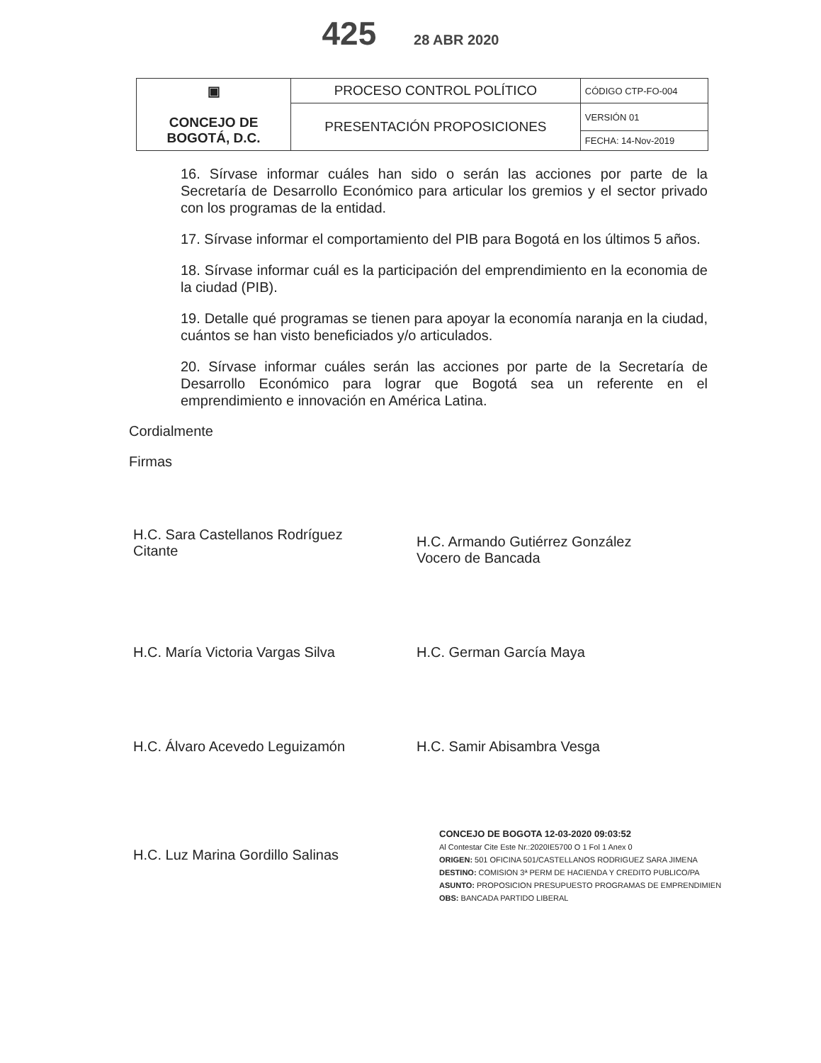425 28 ABR 2020
| ▣ CONCEJO DE BOGOTÁ, D.C. | PROCESO CONTROL POLÍTICO | CÓDIGO CTP-FO-004 |
| | PRESENTACIÓN PROPOSICIONES | VERSIÓN 01 |
| | | FECHA: 14-Nov-2019 |
16. Sírvase informar cuáles han sido o serán las acciones por parte de la Secretaría de Desarrollo Económico para articular los gremios y el sector privado con los programas de la entidad.
17. Sírvase informar el comportamiento del PIB para Bogotá en los últimos 5 años.
18. Sírvase informar cuál es la participación del emprendimiento en la economia de la ciudad (PIB).
19. Detalle qué programas se tienen para apoyar la economía naranja en la ciudad, cuántos se han visto beneficiados y/o articulados.
20. Sírvase informar cuáles serán las acciones por parte de la Secretaría de Desarrollo Económico para lograr que Bogotá sea un referente en el emprendimiento e innovación en América Latina.
Cordialmente
Firmas
H.C. Sara Castellanos Rodríguez
Citante
H.C. Armando Gutiérrez González
Vocero de Bancada
H.C. María Victoria Vargas Silva H.C. German García Maya
H.C. Álvaro Acevedo Leguizamón H.C. Samir Abisambra Vesga
H.C. Luz Marina Gordillo Salinas
CONCEJO DE BOGOTA 12-03-2020 09:03:52
Al Contestar Cite Este Nr.:2020IE5700 O 1 Fol 1 Anex 0
ORIGEN: 501 OFICINA 501/CASTELLANOS RODRIGUEZ SARA JIMENA
DESTINO: COMISION 3ª PERM DE HACIENDA Y CREDITO PUBLICO/PA
ASUNTO: PROPOSICION PRESUPUESTO PROGRAMAS DE EMPRENDIMIEN
OBS: BANCADA PARTIDO LIBERAL